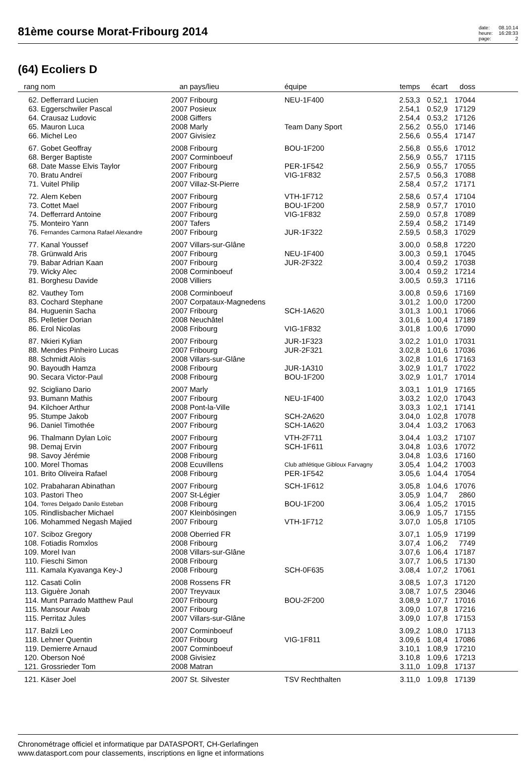81ème course Morat-Fribourg 2014
date: 08.10.14 heure: 16:28:33 page: 2
(64) Ecoliers D
| rang | nom | an | pays/lieu | équipe | temps | écart | doss | |
| --- | --- | --- | --- | --- | --- | --- | --- | --- |
| 62. | Defferrard Lucien | 2007 | Fribourg | NEU-1F400 | 2.53,3 | 0.52,1 | 17044 | |
| 63. | Eggerschwiler Pascal | 2007 | Posieux | | 2.54,1 | 0.52,9 | 17129 | |
| 64. | Crausaz Ludovic | 2008 | Giffers | | 2.54,4 | 0.53,2 | 17126 | |
| 65. | Mauron Luca | 2008 | Marly | Team Dany Sport | 2.56,2 | 0.55,0 | 17146 | |
| 66. | Michel Leo | 2007 | Givisiez | | 2.56,6 | 0.55,4 | 17147 | |
| 67. | Gobet Geoffray | 2008 | Fribourg | BOU-1F200 | 2.56,8 | 0.55,6 | 17012 | |
| 68. | Berger Baptiste | 2007 | Corminboeuf | | 2.56,9 | 0.55,7 | 17115 | |
| 68. | Date Masse Elvis Taylor | 2007 | Fribourg | PER-1F542 | 2.56,9 | 0.55,7 | 17055 | |
| 70. | Bratu Andreï | 2007 | Fribourg | VIG-1F832 | 2.57,5 | 0.56,3 | 17088 | |
| 71. | Vuitel Philip | 2007 | Villaz-St-Pierre | | 2.58,4 | 0.57,2 | 17171 | |
| 72. | Alem Keben | 2007 | Fribourg | VTH-1F712 | 2.58,6 | 0.57,4 | 17104 | |
| 73. | Cottet Mael | 2007 | Fribourg | BOU-1F200 | 2.58,9 | 0.57,7 | 17010 | |
| 74. | Defferrard Antoine | 2007 | Fribourg | VIG-1F832 | 2.59,0 | 0.57,8 | 17089 | |
| 75. | Monteiro Yann | 2007 | Tafers | | 2.59,4 | 0.58,2 | 17149 | |
| 76. | Fernandes Carmona Rafael Alexandre | 2007 | Fribourg | JUR-1F322 | 2.59,5 | 0.58,3 | 17029 | |
| 77. | Kanal Youssef | 2007 | Villars-sur-Glâne | | 3.00,0 | 0.58,8 | 17220 | |
| 78. | Grünwald Aris | 2007 | Fribourg | NEU-1F400 | 3.00,3 | 0.59,1 | 17045 | |
| 79. | Babar Adrian Kaan | 2007 | Fribourg | JUR-2F322 | 3.00,4 | 0.59,2 | 17038 | |
| 79. | Wicky Alec | 2008 | Corminboeuf | | 3.00,4 | 0.59,2 | 17214 | |
| 81. | Borghesu Davide | 2008 | Villiers | | 3.00,5 | 0.59,3 | 17116 | |
| 82. | Vauthey Tom | 2008 | Corminboeuf | | 3.00,8 | 0.59,6 | 17169 | |
| 83. | Cochard Stephane | 2007 | Corpataux-Magnedens | | 3.01,2 | 1.00,0 | 17200 | |
| 84. | Huguenin Sacha | 2007 | Fribourg | SCH-1A620 | 3.01,3 | 1.00,1 | 17066 | |
| 85. | Pelletier Dorian | 2008 | Neuchâtel | | 3.01,6 | 1.00,4 | 17189 | |
| 86. | Erol Nicolas | 2008 | Fribourg | VIG-1F832 | 3.01,8 | 1.00,6 | 17090 | |
| 87. | Nkieri Kylian | 2007 | Fribourg | JUR-1F323 | 3.02,2 | 1.01,0 | 17031 | |
| 88. | Mendes Pinheiro Lucas | 2007 | Fribourg | JUR-2F321 | 3.02,8 | 1.01,6 | 17036 | |
| 88. | Schmidt Aloïs | 2008 | Villars-sur-Glâne | | 3.02,8 | 1.01,6 | 17163 | |
| 90. | Bayoudh Hamza | 2008 | Fribourg | JUR-1A310 | 3.02,9 | 1.01,7 | 17022 | |
| 90. | Secara Victor-Paul | 2008 | Fribourg | BOU-1F200 | 3.02,9 | 1.01,7 | 17014 | |
| 92. | Scigliano Dario | 2007 | Marly | | 3.03,1 | 1.01,9 | 17165 | |
| 93. | Bumann Mathis | 2007 | Fribourg | NEU-1F400 | 3.03,2 | 1.02,0 | 17043 | |
| 94. | Kilchoer Arthur | 2008 | Pont-la-Ville | | 3.03,3 | 1.02,1 | 17141 | |
| 95. | Stumpe Jakob | 2007 | Fribourg | SCH-2A620 | 3.04,0 | 1.02,8 | 17078 | |
| 96. | Daniel Timothée | 2007 | Fribourg | SCH-1A620 | 3.04,4 | 1.03,2 | 17063 | |
| 96. | Thalmann Dylan Loïc | 2007 | Fribourg | VTH-2F711 | 3.04,4 | 1.03,2 | 17107 | |
| 98. | Demaj Ervin | 2007 | Fribourg | SCH-1F611 | 3.04,8 | 1.03,6 | 17072 | |
| 98. | Savoy Jérémie | 2008 | Fribourg | | 3.04,8 | 1.03,6 | 17160 | |
| 100. | Morel Thomas | 2008 | Ecuvillens | Club athlétique Gibloux Farvagny | 3.05,4 | 1.04,2 | 17003 | |
| 101. | Brito Oliveira Rafael | 2008 | Fribourg | PER-1F542 | 3.05,6 | 1.04,4 | 17054 | |
| 102. | Prabaharan Abinathan | 2007 | Fribourg | SCH-1F612 | 3.05,8 | 1.04,6 | 17076 | |
| 103. | Pastori Theo | 2007 | St-Légier | | 3.05,9 | 1.04,7 | 2860 | |
| 104. | Torres Delgado Danilo Esteban | 2008 | Fribourg | BOU-1F200 | 3.06,4 | 1.05,2 | 17015 | |
| 105. | Rindlisbacher Michael | 2007 | Kleinbösingen | | 3.06,9 | 1.05,7 | 17155 | |
| 106. | Mohammed Negash Majied | 2007 | Fribourg | VTH-1F712 | 3.07,0 | 1.05,8 | 17105 | |
| 107. | Sciboz Gregory | 2008 | Oberried FR | | 3.07,1 | 1.05,9 | 17199 | |
| 108. | Fotiadis Romxlos | 2008 | Fribourg | | 3.07,4 | 1.06,2 | 7749 | |
| 109. | Morel Ivan | 2008 | Villars-sur-Glâne | | 3.07,6 | 1.06,4 | 17187 | |
| 110. | Fieschi Simon | 2008 | Fribourg | | 3.07,7 | 1.06,5 | 17130 | |
| 111. | Kamala Kyavanga Key-J | 2008 | Fribourg | SCH-0F635 | 3.08,4 | 1.07,2 | 17061 | |
| 112. | Casati Colin | 2008 | Rossens FR | | 3.08,5 | 1.07,3 | 17120 | |
| 113. | Giguère Jonah | 2007 | Treyvaux | | 3.08,7 | 1.07,5 | 23046 | |
| 114. | Munt Parrado Matthew Paul | 2007 | Fribourg | BOU-2F200 | 3.08,9 | 1.07,7 | 17016 | |
| 115. | Mansour Awab | 2007 | Fribourg | | 3.09,0 | 1.07,8 | 17216 | |
| 115. | Perritaz Jules | 2007 | Villars-sur-Glâne | | 3.09,0 | 1.07,8 | 17153 | |
| 117. | Balzli Leo | 2007 | Corminboeuf | | 3.09,2 | 1.08,0 | 17113 | |
| 118. | Lehner Quentin | 2007 | Fribourg | VIG-1F811 | 3.09,6 | 1.08,4 | 17086 | |
| 119. | Demierre Arnaud | 2007 | Corminboeuf | | 3.10,1 | 1.08,9 | 17210 | |
| 120. | Oberson Noé | 2008 | Givisiez | | 3.10,8 | 1.09,6 | 17213 | |
| 121. | Grossrieder Tom | 2008 | Matran | | 3.11,0 | 1.09,8 | 17137 | |
| 121. | Käser Joel | 2007 | St. Silvester | TSV Rechthalten | 3.11,0 | 1.09,8 | 17139 | |
Chronométrage officiel et informatique par DATASPORT, CH-Gerlafingen
www.datasport.com pour classements, inscriptions en ligne et informations